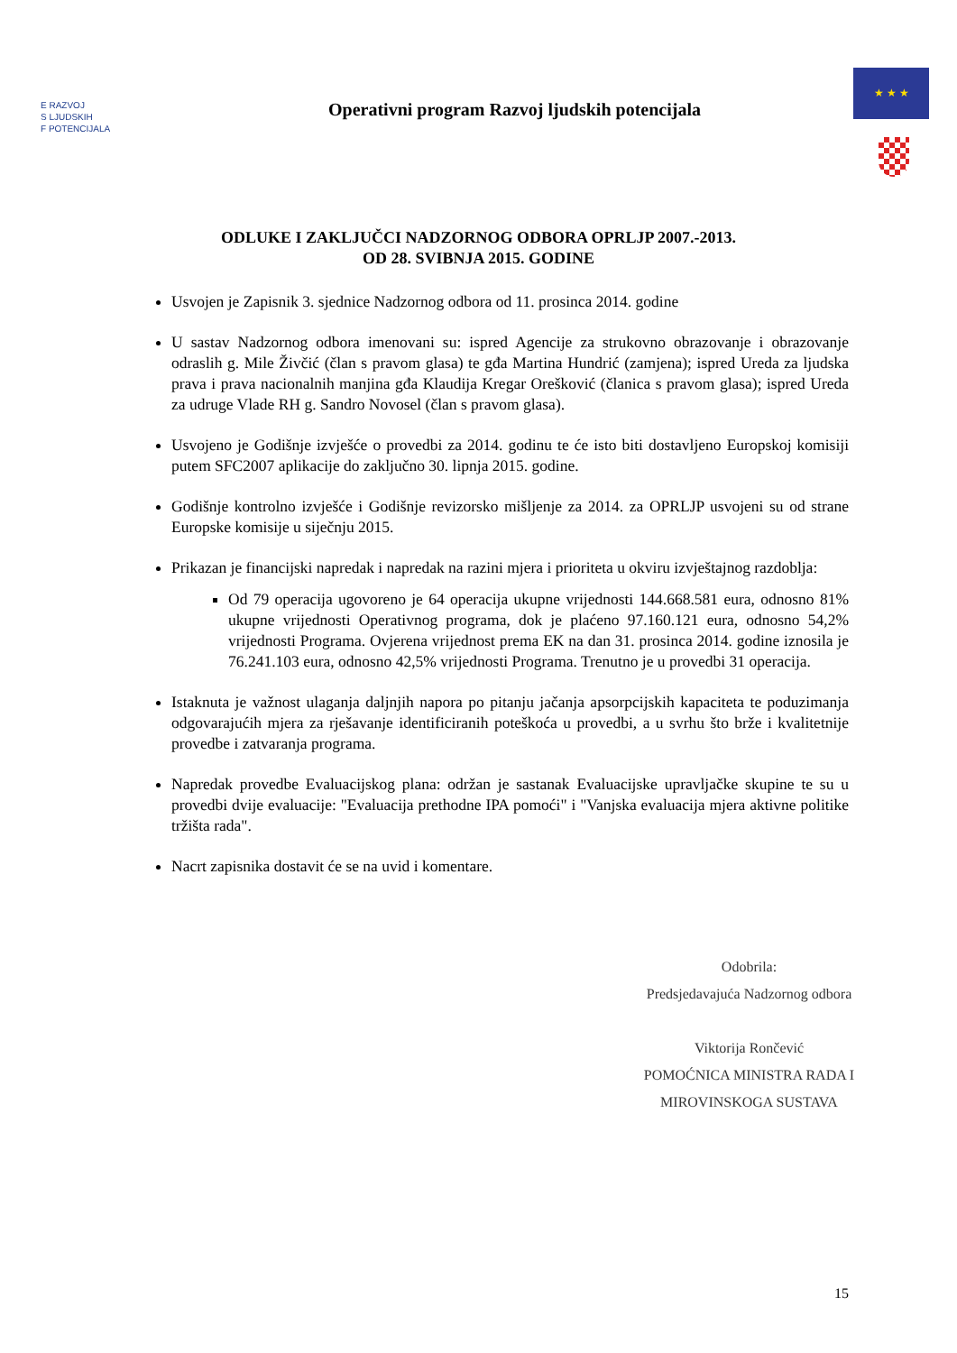E RAZVOJ
S LJUDSKIH
F POTENCIJALA
Operativni program Razvoj ljudskih potencijala
★ ★ ★
ODLUKE I ZAKLJUČCI NADZORNOG ODBORA OPRLJP 2007.-2013.
OD 28. SVIBNJA 2015. GODINE
Usvojen je Zapisnik 3. sjednice Nadzornog odbora od 11. prosinca 2014. godine
U sastav Nadzornog odbora imenovani su: ispred Agencije za strukovno obrazovanje i obrazovanje odraslih g. Mile Živčić (član s pravom glasa) te gđa Martina Hundrić (zamjena); ispred Ureda za ljudska prava i prava nacionalnih manjina gđa Klaudija Kregar Orešković (članica s pravom glasa); ispred Ureda za udruge Vlade RH g. Sandro Novosel (član s pravom glasa).
Usvojeno je Godišnje izvješće o provedbi za 2014. godinu te će isto biti dostavljeno Europskoj komisiji putem SFC2007 aplikacije do zaključno 30. lipnja 2015. godine.
Godišnje kontrolno izvješće i Godišnje revizorsko mišljenje za 2014. za OPRLJP usvojeni su od strane Europske komisije u siječnju 2015.
Prikazan je financijski napredak i napredak na razini mjera i prioriteta u okviru izvještajnog razdoblja:
Od 79 operacija ugovoreno je 64 operacija ukupne vrijednosti 144.668.581 eura, odnosno 81% ukupne vrijednosti Operativnog programa, dok je plaćeno 97.160.121 eura, odnosno 54,2% vrijednosti Programa. Ovjerena vrijednost prema EK na dan 31. prosinca 2014. godine iznosila je 76.241.103 eura, odnosno 42,5% vrijednosti Programa. Trenutno je u provedbi 31 operacija.
Istaknuta je važnost ulaganja daljnjih napora po pitanju jačanja apsorpcijskih kapaciteta te poduzimanja odgovarajućih mjera za rješavanje identificiranih poteškoća u provedbi, a u svrhu što brže i kvalitetnije provedbe i zatvaranja programa.
Napredak provedbe Evaluacijskog plana: održan je sastanak Evaluacijske upravljačke skupine te su u provedbi dvije evaluacije: "Evaluacija prethodne IPA pomoći" i "Vanjska evaluacija mjera aktivne politike tržišta rada".
Nacrt zapisnika dostavit će se na uvid i komentare.
Odobrila:
Predsjedavajuća Nadzornog odbora
Viktorija Rončević
POMOĆNICA MINISTRA RADA I
MIROVINSKOGA SUSTAVA
15